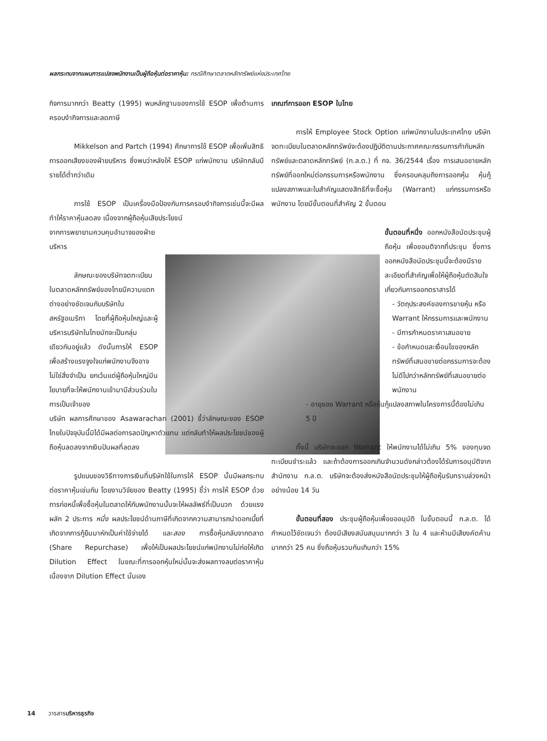ผลกระทบจากแผนการแปลงพนักงานเป็นผู้ถือหุ้นต่อราคาหุ้น: กรณีศึกษาตลาดหลักทรัพย์แห่งประเทศไทย
กิจการมากกว่า Beatty (1995) พบหลักฐานของการใช้ ESOP เพื่อต้านการครอบงำกิจการและลดภาษี
Mikkelson and Partch (1994) ศึกษาการใช้ ESOP เพื่อเพิ่มสิทธิการออกเสียงของฝ่ายบริหาร ซึ่งพบว่าหลังให้ ESOP แก่พนักงาน บริษัทกลับมีรายได้ต่ำกว่าเดิม
การใช้ ESOP เป็นเครื่องมือป้องกันการครอบงำกิจการเช่นนี้จะมีผลทำให้ราคาหุ้นลดลง เนื่องจากผู้ถือหุ้นเสียประโยชน์
จากการพยายามควบคุมอำนาจของฝ่ายบริหาร
ลักษณะของบริษัทจดทะเบียนในตลาดหลักทรัพย์ของไทยมีความแตกต่างอย่างชัดเจนกับบริษัทในสหรัฐอเมริกา โดยที่ผู้ถือหุ้นใหญ่และผู้บริหารบริษัทในไทยมักจะเป็นกลุ่มเดียวกันอยู่แล้ว ดังนั้นการให้ ESOP เพื่อสร้างแรงจูงใจแก่พนักงานจึงอาจไม่ใช่สิ่งจำเป็น ยกเว้นแต่ผู้ถือหุ้นใหญ่มีนโยบายที่จะให้พนักงานเข้ามามีส่วนร่วมในการเป็นเจ้าของ
บริษัท ผลการศึกษาของ Asawarachan (2001) ชี้ว่าลักษณะของ ESOP ไทยในปัจจุบันนี้มิได้มีผลต่อการลดปัญหาตัวแทน แต่กลับทำให้ผลประโยชน์ของผู้ถือหุ้นลดลงจากเงินปันผลที่ลดลง
รูปแบบของวิธีทางการเงินที่บริษัทใช้ในการให้ ESOP นั้นมีผลกระทบต่อราคาหุ้นเช่นกัน โดยงานวิจัยของ Beatty (1995) ชี้ว่า การให้ ESOP ด้วยการก่อหนี้เพื่อซื้อหุ้นในตลาดให้กับพนักงานนั้นจะให้ผลลัพธ์ที่เป็นบวก ด้วยแรงผลัก 2 ประการ หนึ่ง ผลประโยชน์ด้านภาษีที่เกิดจากความสามารถนำดอกเบี้ยที่เกิดจากการกู้ยืมมาหักเป็นค่าใช้จ่ายได้ และสอง การซื้อหุ้นกลับจากตลาด (Share Repurchase) เพื่อให้เป็นผลประโยชน์แก่พนักงานไม่ก่อให้เกิด Dilution Effect ในขณะที่การออกหุ้นใหม่นั้นจะส่งผลทางลบต่อราคาหุ้น เนื่องจาก Dilution Effect นั่นเอง
เกณฑ์การออก ESOP ในไทย
การให้ Employee Stock Option แก่พนักงานในประเทศไทย บริษัทจดทะเบียนในตลาดหลักทรัพย์จะต้องปฏิบัติตามประกาศคณะกรรมการกำกับหลักทรัพย์และตลาดหลักทรัพย์ (ก.ล.ต.) ที่ กจ. 36/2544 เรื่อง การเสนอขายหลักทรัพย์ที่ออกใหม่ต่อกรรมการหรือพนักงาน ซึ่งครอบคลุมถึงการออกหุ้น หุ้นกู้แปลงสภาพและใบสำคัญแสดงสิทธิที่จะซื้อหุ้น (Warrant) แก่กรรมการหรือพนักงาน โดยมีขั้นตอนที่สำคัญ 2 ขั้นตอน
ขั้นตอนที่หนึ่ง ออกหนังสือนัดประชุมผู้ถือหุ้น เพื่อขอมติจากที่ประชุม ซึ่งการออกหนังสือนัดประชุมนี้จะต้องมีรายละเอียดที่สำคัญเพื่อให้ผู้ถือหุ้นตัดสินใจเกี่ยวกับการออกตราสารได้
- วัตถุประสงค์ของการขายหุ้น หรือ Warrant ให้กรรมการและพนักงาน
- มีการกำหนดราคาเสนอขาย
- ข้อกำหนดและเงื่อนไขของหลักทรัพย์ที่เสนอขายต่อกรรมการจะต้องไม่ดีไปกว่าหลักทรัพย์ที่เสนอขายต่อพนักงาน
- อายุของ Warrant หรือหุ้นกู้แปลงสภาพในโครงการนี้ต้องไม่เกิน 5 ปี
ทั้งนี้ บริษัทจะออก Warrant ให้พนักงานได้ไม่เกิน 5% ของทุนจดทะเบียนชำระแล้ว และถ้าต้องการออกเกินจำนวนดังกล่าวต้องได้รับการอนุมัติจากสำนักงาน ก.ล.ต. บริษัทจะต้องส่งหนังสือนัดประชุมให้ผู้ถือหุ้นรับทราบล่วงหน้าอย่างน้อย 14 วัน
ขั้นตอนที่สอง ประชุมผู้ถือหุ้นเพื่อขออนุมัติ ในขั้นตอนนี้ ก.ล.ต. ได้กำหนดไว้ชัดเจนว่า ต้องมีเสียงสนับสนุนมากกว่า 3 ใน 4 และห้ามมีเสียงคัดค้านมากกว่า 25 คน ซึ่งถือหุ้นรวมกันเกินกว่า 15%
14 วารสารบริหารธุรกิจ